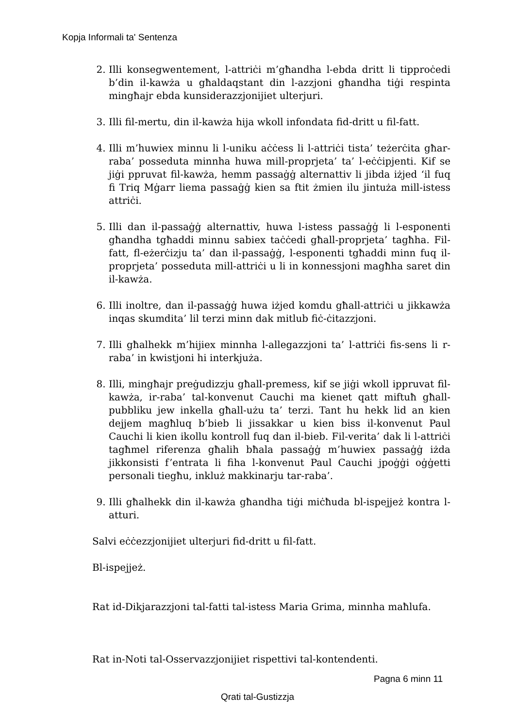Kopja Informali ta' Sentenza
2. Illi konsegwentement, l-attriċi m’għandha l-ebda dritt li tipproċedi b’din il-kawża u għaldaqstant din l-azzjoni għandha tiġi respinta mingħajr ebda kunsiderazzjonijiet ulterjuri.
3. Illi fil-mertu, din il-kawża hija wkoll infondata fid-dritt u fil-fatt.
4. Illi m’huwiex minnu li l-uniku aċċess li l-attriċi tista’ teżerċita għar-raba’ posseduta minnha huwa mill-proprjeta’ ta’ l-eċċipjenti. Kif se jiġi ppruvat fil-kawża, hemm passaġġ alternattiv li jibda iżjed ‘il fuq fi Triq Mġarr liema passaġġ kien sa ftit żmien ilu jintuża mill-istess attriċi.
5. Illi dan il-passaġġ alternattiv, huwa l-istess passaġġ li l-esponenti għandha tgħaddi minnu sabiex taċċedi għall-proprjeta’ tagħha. Fil-fatt, fl-eżerċizju ta’ dan il-passaġġ, l-esponenti tgħaddi minn fuq il-proprjeta’ posseduta mill-attriċi u li in konnessjoni magħha saret din il-kawża.
6. Illi inoltre, dan il-passaġġ huwa iżjed komdu għall-attriċi u jikkawża inqas skumdita’ lil terzi minn dak mitlub fiċ-ċitazzjoni.
7. Illi għalhekk m’hijiex minnha l-allegazzjoni ta’ l-attriċi fis-sens li r-raba’ in kwistjoni hi interkjuża.
8. Illi, mingħajr preġudizzju għall-premess, kif se jiġi wkoll ippruvat fil-kawża, ir-raba’ tal-konvenut Cauchi ma kienet qatt miftuħ għall-pubbliku jew inkella għall-użu ta’ terzi. Tant hu hekk lid an kien dejjem magħluq b’bieb li jissakkar u kien biss il-konvenut Paul Cauchi li kien ikollu kontroll fuq dan il-bieb. Fil-verita’ dak li l-attriċi tagħmel riferenza għalih bħala passaġġ m’huwiex passaġġ iżda jikkonsisti f’entrata li fiha l-konvenut Paul Cauchi jpoġġi oġġetti personali tiegħu, inkluż makkinarju tar-raba’.
9. Illi għalhekk din il-kawża għandha tiġi miċħuda bl-ispejjeż kontra l-atturi.
Salvi eċċezzjonijiet ulterjuri fid-dritt u fil-fatt.
Bl-ispejjeż.
Rat id-Dikjarazzjoni tal-fatti tal-istess Maria Grima, minnha maħlufa.
Rat in-Noti tal-Osservazzjonijiet rispettivi tal-kontendenti.
Pagna 6 minn 11
Qrati tal-Gustizzja